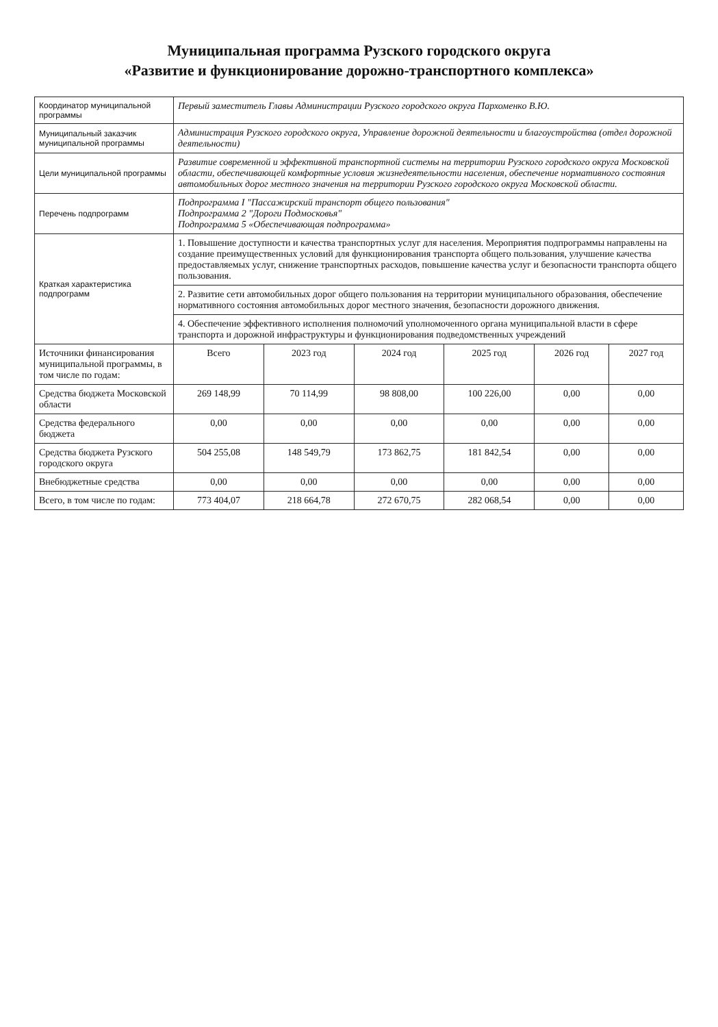Муниципальная программа Рузского городского округа
«Развитие и функционирование дорожно-транспортного комплекса»
| Координатор муниципальной программы | Первый заместитель Главы Администрации Рузского городского округа Пархоменко В.Ю. | | | | | |
| Муниципальный заказчик муниципальной программы | Администрация Рузского городского округа, Управление дорожной деятельности и благоустройства (отдел дорожной деятельности) | | | | | |
| Цели муниципальной программы | Развитие современной и эффективной транспортной системы на территории Рузского городского округа Московской области, обеспечивающей комфортные условия жизнедеятельности населения, обеспечение нормативного состояния автомобильных дорог местного значения на территории Рузского городского округа Московской области. | | | | | |
| Перечень подпрограмм | Подпрограмма I "Пассажирский транспорт общего пользования" Подпрограмма 2 "Дороги Подмосковья" Подпрограмма 5 «Обеспечивающая подпрограмма» | | | | | |
| Краткая характеристика подпрограмм | 1. Повышение доступности и качества транспортных услуг для населения. Мероприятия подпрограммы направлены на создание преимущественных условий для функционирования транспорта общего пользования, улучшение качества предоставляемых услуг, снижение транспортных расходов, повышение качества услуг и безопасности транспорта общего пользования. | | | | | |
| | 2. Развитие сети автомобильных дорог общего пользования на территории муниципального образования, обеспечение нормативного состояния автомобильных дорог местного значения, безопасности дорожного движения. | | | | | |
| | 4. Обеспечение эффективного исполнения полномочий уполномоченного органа муниципальной власти в сфере транспорта и дорожной инфраструктуры и функционирования подведомственных учреждений | | | | | |
| Источники финансирования муниципальной программы, в том числе по годам: | Всего | 2023 год | 2024 год | 2025 год | 2026 год | 2027 год |
| Средства бюджета Московской области | 269 148,99 | 70 114,99 | 98 808,00 | 100 226,00 | 0,00 | 0,00 |
| Средства федерального бюджета | 0,00 | 0,00 | 0,00 | 0,00 | 0,00 | 0,00 |
| Средства бюджета Рузского городского округа | 504 255,08 | 148 549,79 | 173 862,75 | 181 842,54 | 0,00 | 0,00 |
| Внебюджетные средства | 0,00 | 0,00 | 0,00 | 0,00 | 0,00 | 0,00 |
| Всего, в том числе по годам: | 773 404,07 | 218 664,78 | 272 670,75 | 282 068,54 | 0,00 | 0,00 |